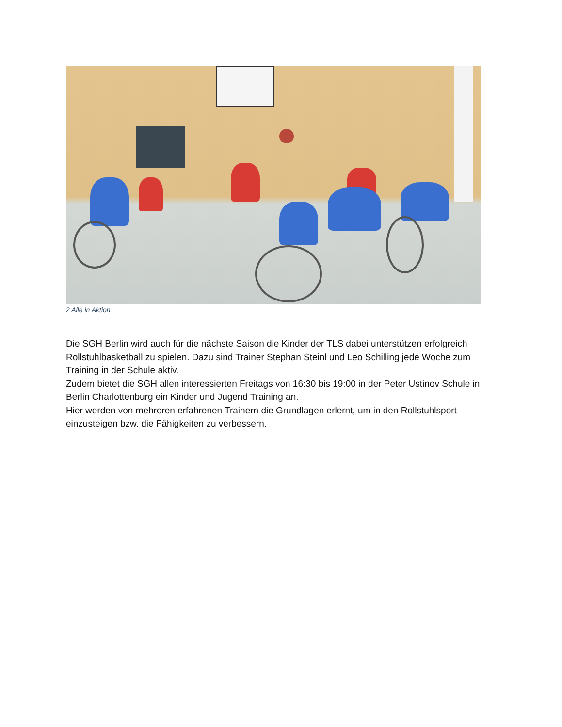2 Alle in Aktion
Die SGH Berlin wird auch für die nächste Saison die Kinder der TLS dabei unterstützen erfolgreich Rollstuhlbasketball zu spielen. Dazu sind Trainer Stephan Steinl und Leo Schilling jede Woche zum Training in der Schule aktiv.
Zudem bietet die SGH allen interessierten Freitags von 16:30 bis 19:00 in der Peter Ustinov Schule in Berlin Charlottenburg ein Kinder und Jugend Training an.
Hier werden von mehreren erfahrenen Trainern die Grundlagen erlernt, um in den Rollstuhlsport einzusteigen bzw. die Fähigkeiten zu verbessern.